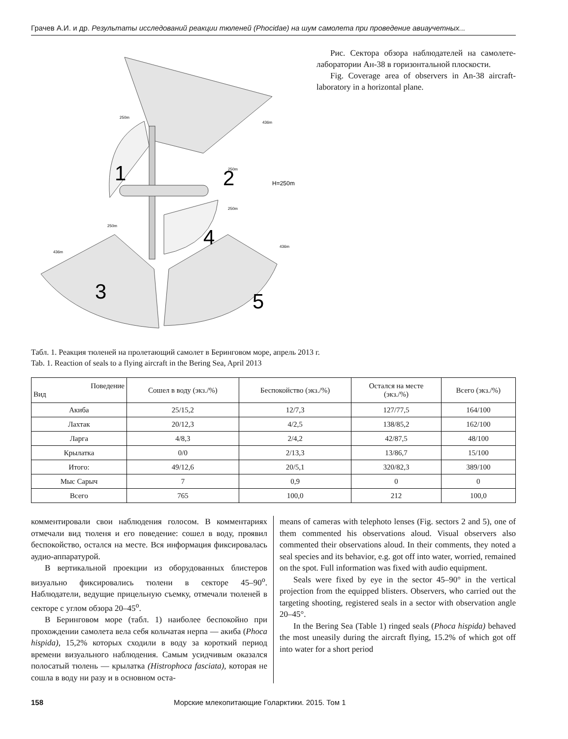Грачев А.И. и др. Результаты исследований реакции тюленей (Phocidae) на шум самолета при проведение авиаучетных...
2
1
3
5
4
H=250m
250m
436m
250m
250m
250m
436m
436m
Рис. Сектора обзора наблюдателей на самолете-лаборатории Ан-38 в горизонтальной плоскости.
Fig. Coverage area of observers in An-38 aircraft-laboratory in a horizontal plane.
Табл. 1. Реакция тюленей на пролетающий самолет в Беринговом море, апрель 2013 г.
Tab. 1. Reaction of seals to a flying aircraft in the Bering Sea, April 2013
| Поведение Вид | Сошел в воду (экз./%) | Беспокойство (экз./%) | Остался на месте (экз./%) | Всего (экз./%) |
| --- | --- | --- | --- | --- |
| Акиба | 25/15,2 | 12/7,3 | 127/77,5 | 164/100 |
| Лахтак | 20/12,3 | 4/2,5 | 138/85,2 | 162/100 |
| Ларга | 4/8,3 | 2/4,2 | 42/87,5 | 48/100 |
| Крылатка | 0/0 | 2/13,3 | 13/86,7 | 15/100 |
| Итого: | 49/12,6 | 20/5,1 | 320/82,3 | 389/100 |
| Мыс Сарыч | 7 | 0,9 | 0 | 0 |
| Всего | 765 | 100,0 | 212 | 100,0 |
комментировали свои наблюдения голосом. В комментариях отмечали вид тюленя и его поведение: сошел в воду, проявил беспокойство, остался на месте. Вся информация фиксировалась аудио-аппаратурой.
В вертикальной проекции из оборудованных блистеров визуально фиксировались тюлени в секторе 45–90<sup>о</sup>. Наблюдатели, ведущие прицельную съемку, отмечали тюленей в секторе с углом обзора 20–45<sup>о</sup>.
В Беринговом море (табл. 1) наиболее беспокойно при прохождении самолета вела себя кольчатая нерпа — акиба (Phoca hispida), 15,2% которых сходили в воду за короткий период времени визуального наблюдения. Самым усидчивым оказался полосатый тюлень — крылатка (Histrophoca fasciata), которая не сошла в воду ни разу и в основном оста-
means of cameras with telephoto lenses (Fig. sectors 2 and 5), one of them commented his observations aloud. Visual observers also commented their observations aloud. In their comments, they noted a seal species and its behavior, e.g. got off into water, worried, remained on the spot. Full information was fixed with audio equipment.
Seals were fixed by eye in the sector 45–90° in the vertical projection from the equipped blisters. Observers, who carried out the targeting shooting, registered seals in a sector with observation angle 20–45°.
In the Bering Sea (Table 1) ringed seals (Phoca hispida) behaved the most uneasily during the aircraft flying, 15.2% of which got off into water for a short period
158 Морские млекопитающие Голарктики. 2015. Том 1